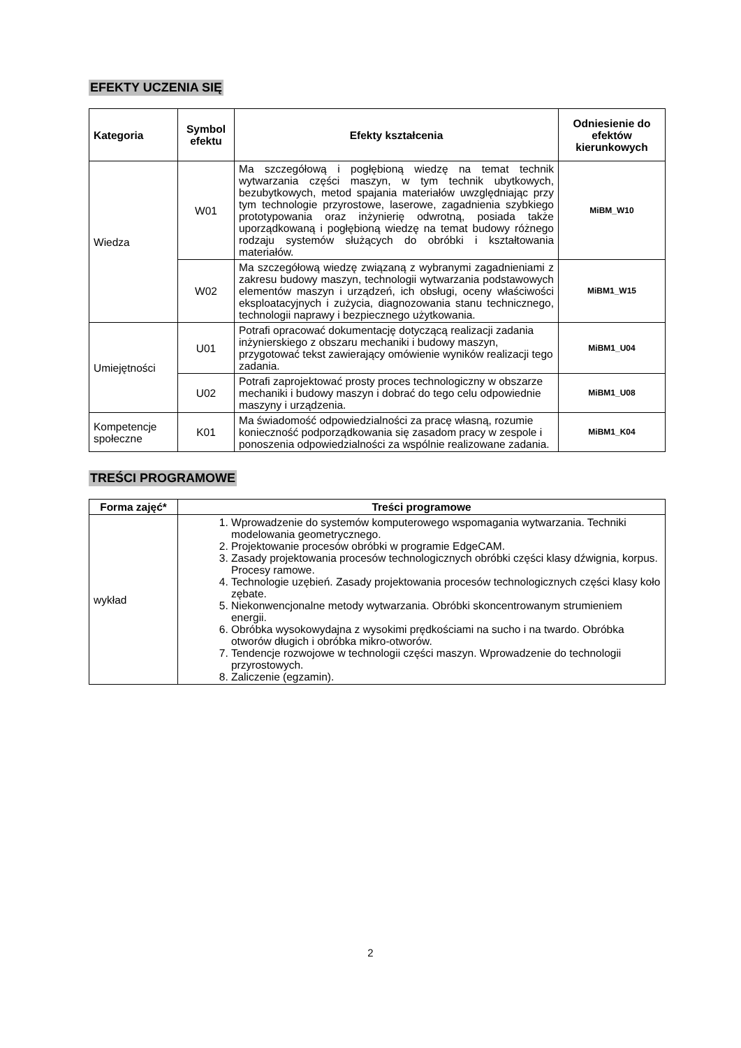EFEKTY UCZENIA SIĘ
| Kategoria | Symbol efektu | Efekty kształcenia | Odniesienie do efektów kierunkowych |
| --- | --- | --- | --- |
| Wiedza | W01 | Ma szczegółową i pogłębioną wiedzę na temat technik wytwarzania części maszyn, w tym technik ubytkowych, bezubytkowych, metod spajania materiałów uwzględniając przy tym technologie przyrostowe, laserowe, zagadnienia szybkiego prototypowania oraz inżynierię odwrotną, posiada także uporządkowaną i pogłębioną wiedzę na temat budowy różnego rodzaju systemów służących do obróbki i kształtowania materiałów. | MiBM_W10 |
| | W02 | Ma szczegółową wiedzę związaną z wybranymi zagadnieniami z zakresu budowy maszyn, technologii wytwarzania podstawowych elementów maszyn i urządzeń, ich obsługi, oceny właściwości eksploatacyjnych i zużycia, diagnozowania stanu technicznego, technologii naprawy i bezpiecznego użytkowania. | MiBM1_W15 |
| Umiejętności | U01 | Potrafi opracować dokumentację dotyczącą realizacji zadania inżynierskiego z obszaru mechaniki i budowy maszyn, przygotować tekst zawierający omówienie wyników realizacji tego zadania. | MiBM1_U04 |
| | U02 | Potrafi zaprojektować prosty proces technologiczny w obszarze mechaniki i budowy maszyn i dobrać do tego celu odpowiednie maszyny i urządzenia. | MiBM1_U08 |
| Kompetencje społeczne | K01 | Ma świadomość odpowiedzialności za pracę własną, rozumie konieczność podporządkowania się zasadom pracy w zespole i ponoszenia odpowiedzialności za wspólnie realizowane zadania. | MiBM1_K04 |
TREŚCI PROGRAMOWE
| Forma zajęć* | Treści programowe |
| --- | --- |
| wykład | 1. Wprowadzenie do systemów komputerowego wspomagania wytwarzania. Techniki modelowania geometrycznego. 2. Projektowanie procesów obróbki w programie EdgeCAM. 3. Zasady projektowania procesów technologicznych obróbki części klasy dźwignia, korpus. Procesy ramowe. 4. Technologie uzębień. Zasady projektowania procesów technologicznych części klasy koło zębate. 5. Niekonwencjonalne metody wytwarzania. Obróbki skoncentrowanym strumieniem energii. 6. Obróbka wysokowydajna z wysokimi prędkościami na sucho i na twardo. Obróbka otworów długich i obróbka mikro-otworów. 7. Tendencje rozwojowe w technologii części maszyn. Wprowadzenie do technologii przyrostowych. 8. Zaliczenie (egzamin). |
2